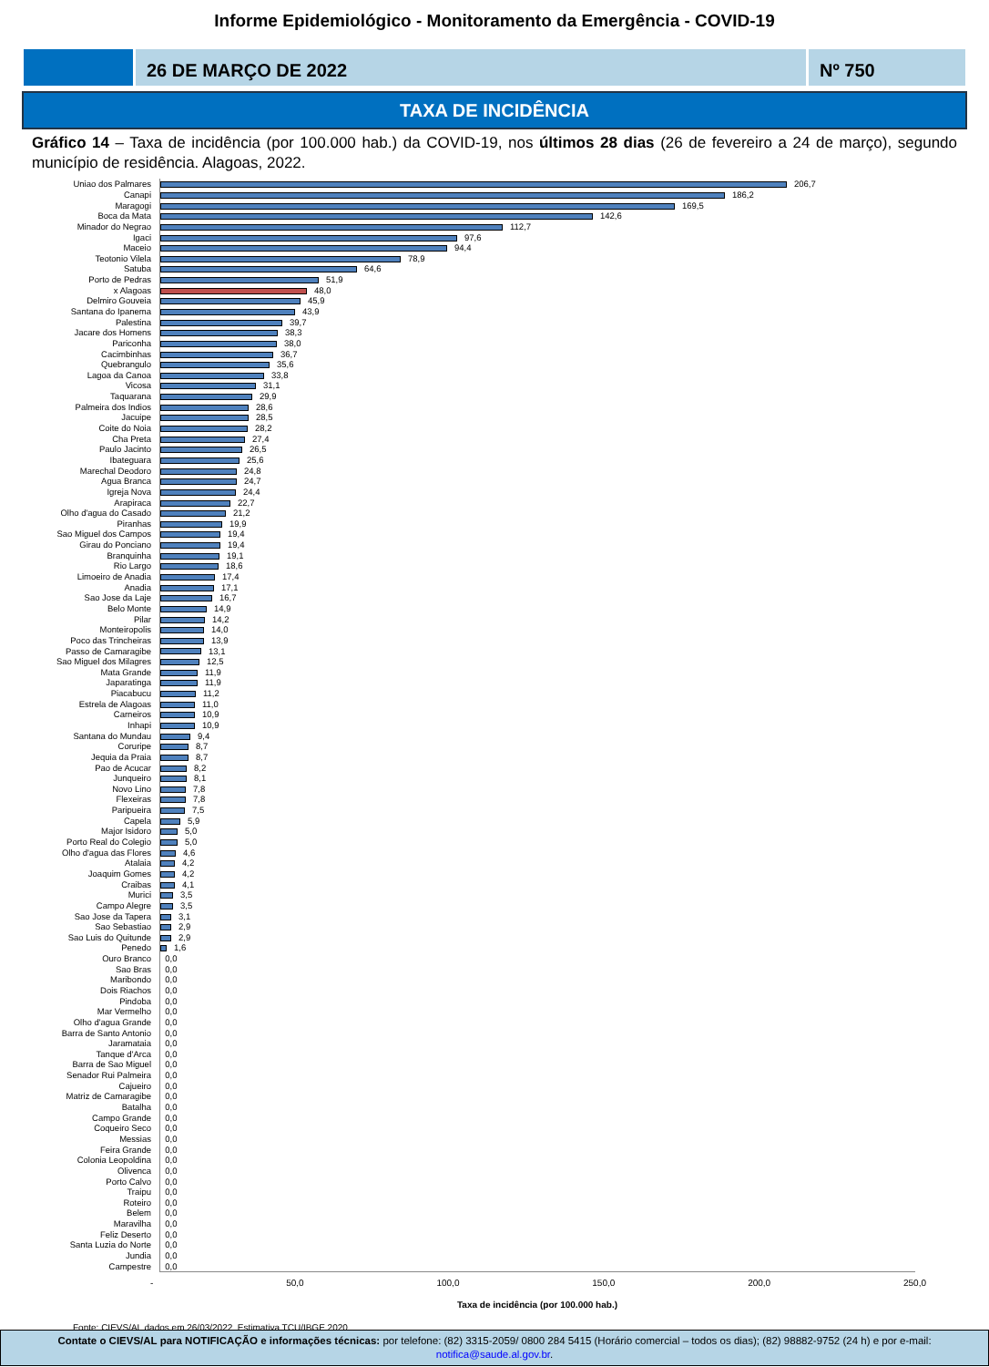Informe Epidemiológico - Monitoramento da Emergência - COVID-19
26 DE MARÇO DE 2022 Nº 750
TAXA DE INCIDÊNCIA
Gráfico 14 – Taxa de incidência (por 100.000 hab.) da COVID-19, nos últimos 28 dias (26 de fevereiro a 24 de março), segundo município de residência. Alagoas, 2022.
| Uniao dos Palmares | 206,7 |
| Canapi | 186,2 |
| Maragogi | 169,5 |
| Boca da Mata | 142,6 |
| Minador do Negrao | 112,7 |
| Igaci | 97,6 |
| Maceio | 94,4 |
| Teotonio Vilela | 78,9 |
| Satuba | 64,6 |
| Porto de Pedras | 51,9 |
| x Alagoas | 48,0 |
| Delmiro Gouveia | 45,9 |
| Santana do Ipanema | 43,9 |
| Palestina | 39,7 |
| Jacare dos Homens | 38,3 |
| Pariconha | 38,0 |
| Cacimbinhas | 36,7 |
| Quebrangulo | 35,6 |
| Lagoa da Canoa | 33,8 |
| Vicosa | 31,1 |
| Taquarana | 29,9 |
| Palmeira dos Indios | 28,6 |
| Jacuipe | 28,5 |
| Coite do Noia | 28,2 |
| Cha Preta | 27,4 |
| Paulo Jacinto | 26,5 |
| Ibateguara | 25,6 |
| Marechal Deodoro | 24,8 |
| Agua Branca | 24,7 |
| Igreja Nova | 24,4 |
| Arapiraca | 22,7 |
| Olho d'agua do Casado | 21,2 |
| Piranhas | 19,9 |
| Sao Miguel dos Campos | 19,4 |
| Girau do Ponciano | 19,4 |
| Branquinha | 19,1 |
| Rio Largo | 18,6 |
| Limoeiro de Anadia | 17,4 |
| Anadia | 17,1 |
| Sao Jose da Laje | 16,7 |
| Belo Monte | 14,9 |
| Pilar | 14,2 |
| Monteiropolis | 14,0 |
| Poco das Trincheiras | 13,9 |
| Passo de Camaragibe | 13,1 |
| Sao Miguel dos Milagres | 12,5 |
| Mata Grande | 11,9 |
| Japaratinga | 11,9 |
| Piacabucu | 11,2 |
| Estrela de Alagoas | 11,0 |
| Carneiros | 10,9 |
| Inhapi | 10,9 |
| Santana do Mundau | 9,4 |
| Coruripe | 8,7 |
| Jequia da Praia | 8,7 |
| Pao de Acucar | 8,2 |
| Junqueiro | 8,1 |
| Novo Lino | 7,8 |
| Flexeiras | 7,8 |
| Paripueira | 7,5 |
| Capela | 5,9 |
| Major Isidoro | 5,0 |
| Porto Real do Colegio | 5,0 |
| Olho d'agua das Flores | 4,6 |
| Atalaia | 4,2 |
| Joaquim Gomes | 4,2 |
| Craibas | 4,1 |
| Murici | 3,5 |
| Campo Alegre | 3,5 |
| Sao Jose da Tapera | 3,1 |
| Sao Sebastiao | 2,9 |
| Sao Luis do Quitunde | 2,9 |
| Penedo | 1,6 |
| Ouro Branco | 0,0 |
| Sao Bras | 0,0 |
| Maribondo | 0,0 |
| Dois Riachos | 0,0 |
| Pindoba | 0,0 |
| Mar Vermelho | 0,0 |
| Olho d'agua Grande | 0,0 |
| Barra de Santo Antonio | 0,0 |
| Jaramataia | 0,0 |
| Tanque d'Arca | 0,0 |
| Barra de Sao Miguel | 0,0 |
| Senador Rui Palmeira | 0,0 |
| Cajueiro | 0,0 |
| Matriz de Camaragibe | 0,0 |
| Batalha | 0,0 |
| Campo Grande | 0,0 |
| Coqueiro Seco | 0,0 |
| Messias | 0,0 |
| Feira Grande | 0,0 |
| Colonia Leopoldina | 0,0 |
| Olivenca | 0,0 |
| Porto Calvo | 0,0 |
| Traipu | 0,0 |
| Roteiro | 0,0 |
| Belem | 0,0 |
| Maravilha | 0,0 |
| Feliz Deserto | 0,0 |
| Santa Luzia do Norte | 0,0 |
| Jundia | 0,0 |
| Campestre | 0,0 |
- 50,0 100,0 150,0 200,0 250,0
Taxa de incidência (por 100.000 hab.)
Fonte: CIEVS/AL dados em 26/03/2022. Estimativa TCU/IBGE 2020
Contate o CIEVS/AL para NOTIFICAÇÃO e informações técnicas: por telefone: (82) 3315-2059/ 0800 284 5415 (Horário comercial – todos os dias); (82) 98882-9752 (24 h) e por e-mail: notifica@saude.al.gov.br.